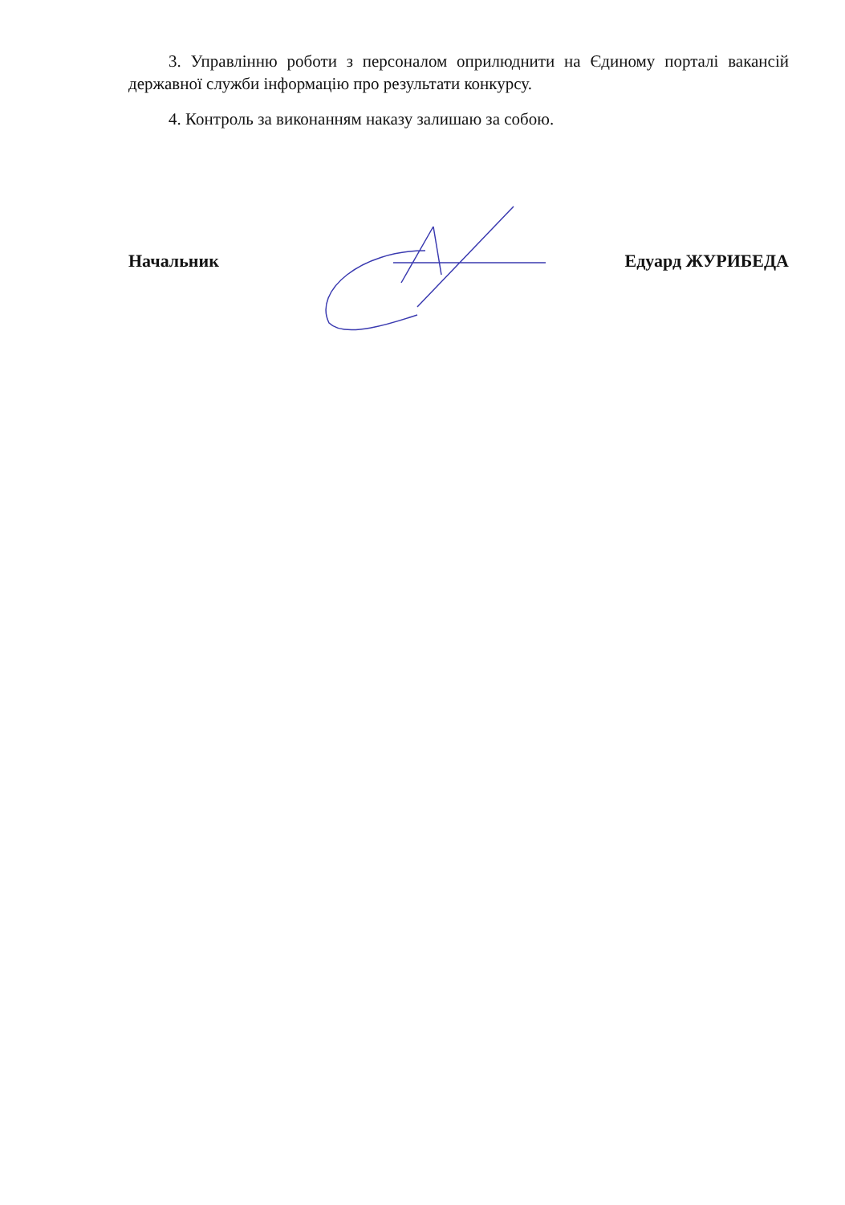3. Управлінню роботи з персоналом оприлюднити на Єдиному порталі вакансій державної служби інформацію про результати конкурсу.
4. Контроль за виконанням наказу залишаю за собою.
Начальник Едуард ЖУРИБЕДА